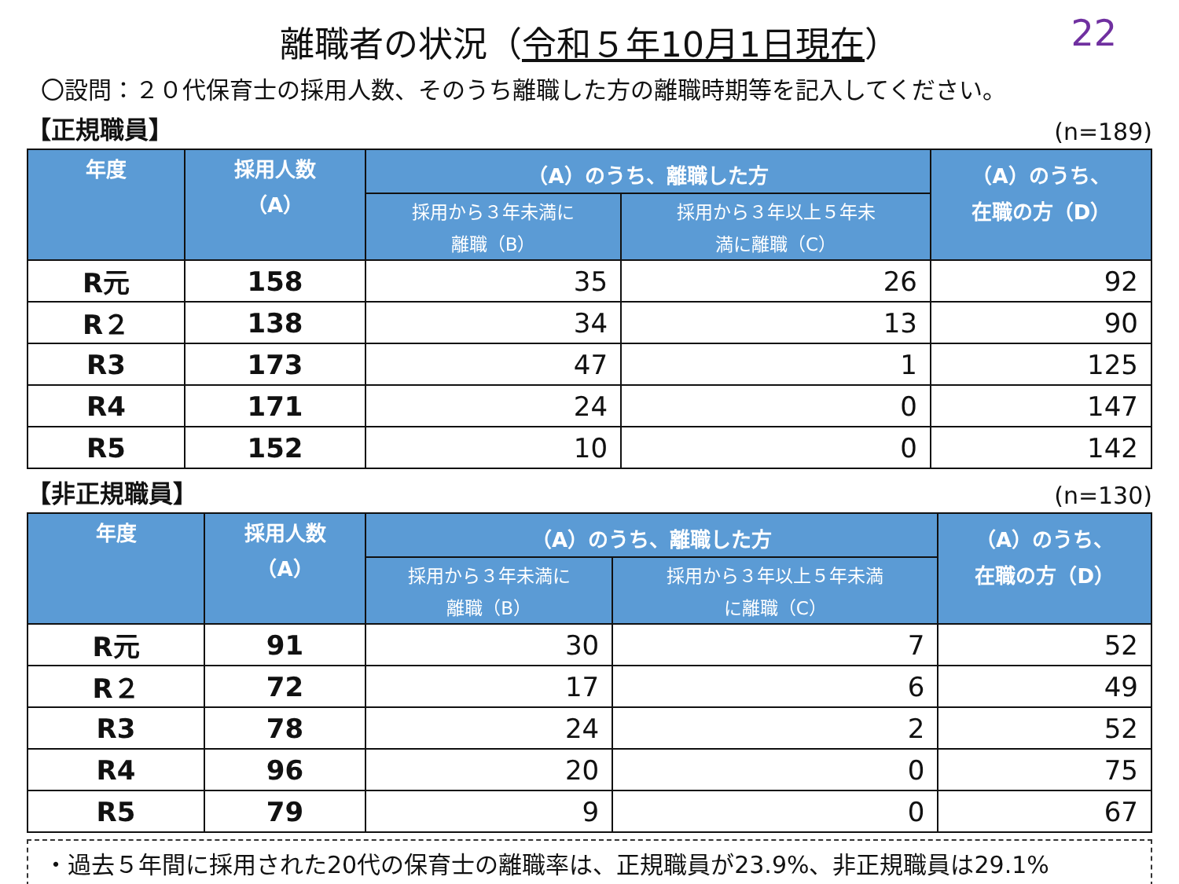離職者の状況（令和５年10月1日現在）
22
〇設問：２０代保育士の採用人数、そのうち離職した方の離職時期等を記入してください。
【正規職員】 (n=189)
| 年度 | 採用人数 （A） | （A）のうち、離職した方 | | （A）のうち、 在職の方（D） |
| --- | --- | --- | --- | --- |
| | | 採用から３年未満に 離職（B） | 採用から３年以上５年未 満に離職（C） | |
| R元 | 158 | 35 | 26 | 92 |
| R２ | 138 | 34 | 13 | 90 |
| R3 | 173 | 47 | 1 | 125 |
| R4 | 171 | 24 | 0 | 147 |
| R5 | 152 | 10 | 0 | 142 |
【非正規職員】 (n=130)
| 年度 | 採用人数 （A） | （A）のうち、離職した方 | | （A）のうち、 在職の方（D） |
| --- | --- | --- | --- | --- |
| | | 採用から３年未満に 離職（B） | 採用から３年以上５年未満 に離職（C） | |
| R元 | 91 | 30 | 7 | 52 |
| R２ | 72 | 17 | 6 | 49 |
| R3 | 78 | 24 | 2 | 52 |
| R4 | 96 | 20 | 0 | 75 |
| R5 | 79 | 9 | 0 | 67 |
・過去５年間に採用された20代の保育士の離職率は、正規職員が23.9%、非正規職員は29.1%